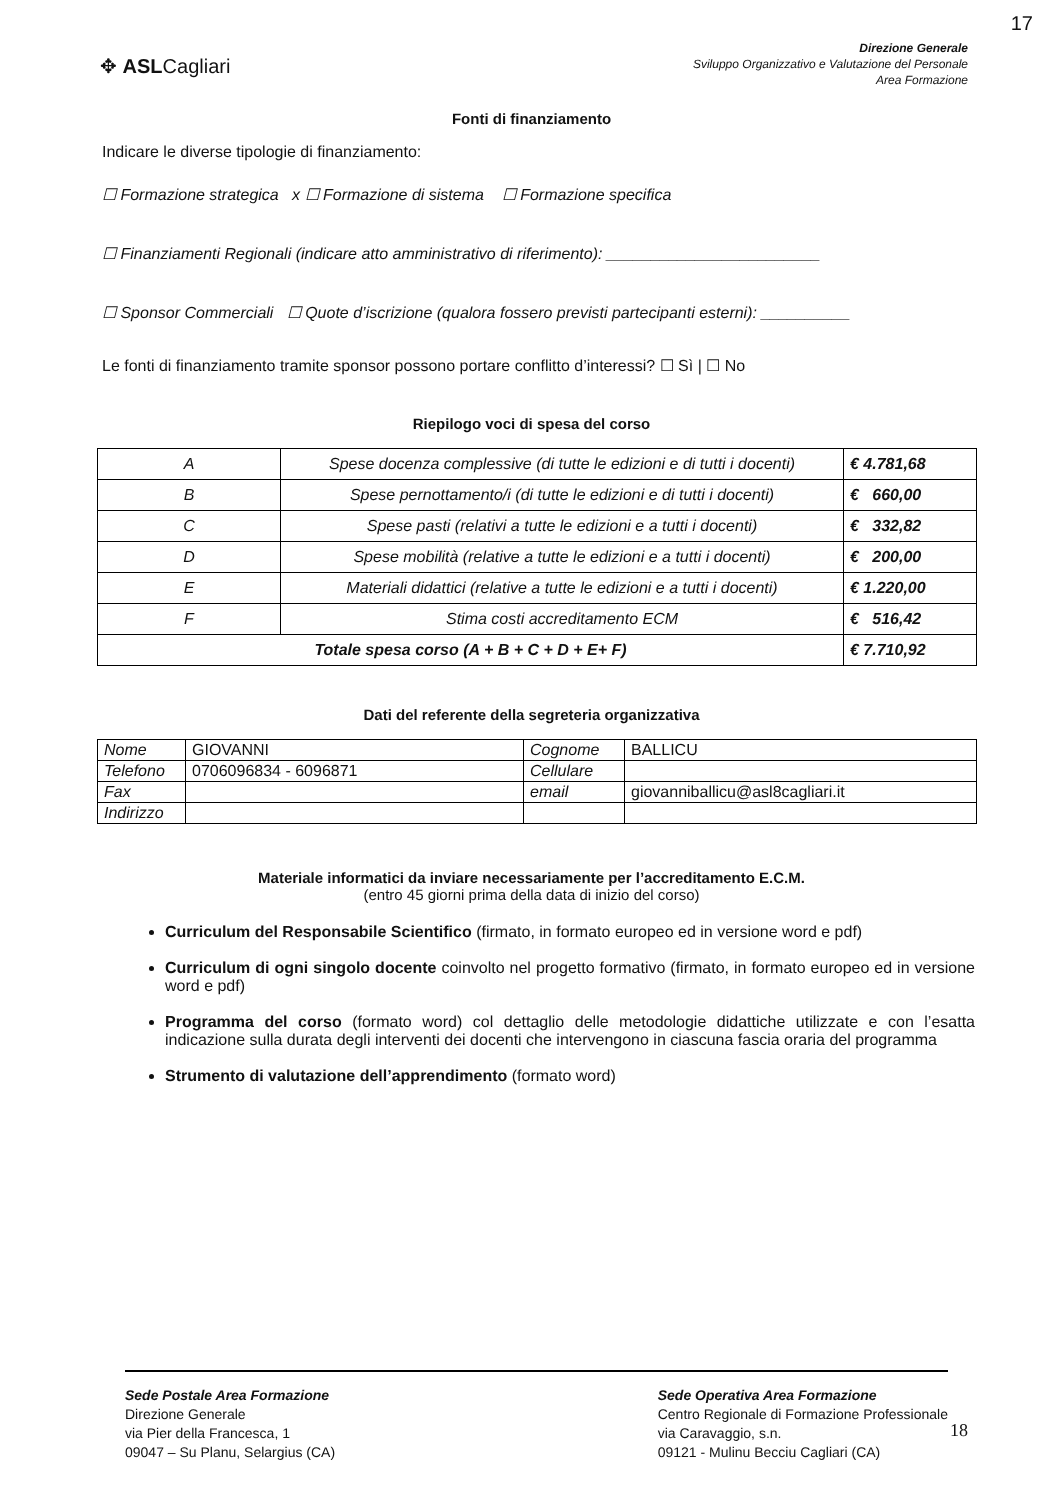17
✥ ASLCagliari
Direzione Generale
Sviluppo Organizzativo e Valutazione del Personale
Area Formazione
Fonti di finanziamento
Indicare le diverse tipologie di finanziamento:
☐ Formazione strategica x ☐ Formazione di sistema ☐ Formazione specifica
☐ Finanziamenti Regionali (indicare atto amministrativo di riferimento): ________________________
☐ Sponsor Commerciali ☐ Quote d’iscrizione (qualora fossero previsti partecipanti esterni): __________
Le fonti di finanziamento tramite sponsor possono portare conflitto d’interessi? ☐ Sì | ☐ No
Riepilogo voci di spesa del corso
| A | Spese docenza complessive (di tutte le edizioni e di tutti i docenti) | € 4.781,68 |
| B | Spese pernottamento/i (di tutte le edizioni e di tutti i docenti) | € 660,00 |
| C | Spese pasti (relativi a tutte le edizioni e a tutti i docenti) | € 332,82 |
| D | Spese mobilità (relative a tutte le edizioni e a tutti i docenti) | € 200,00 |
| E | Materiali didattici (relative a tutte le edizioni e a tutti i docenti) | € 1.220,00 |
| F | Stima costi accreditamento ECM | € 516,42 |
| Totale spesa corso (A + B + C + D + E+ F) | | € 7.710,92 |
Dati del referente della segreteria organizzativa
| Nome | GIOVANNI | Cognome | BALLICU |
| Telefono | 0706096834 - 6096871 | Cellulare | |
| Fax | | email | giovanniballicu@asl8cagliari.it |
| Indirizzo | | | |
Materiale informatici da inviare necessariamente per l’accreditamento E.C.M.
(entro 45 giorni prima della data di inizio del corso)
Curriculum del Responsabile Scientifico (firmato, in formato europeo ed in versione word e pdf)
Curriculum di ogni singolo docente coinvolto nel progetto formativo (firmato, in formato europeo ed in versione word e pdf)
Programma del corso (formato word) col dettaglio delle metodologie didattiche utilizzate e con l’esatta indicazione sulla durata degli interventi dei docenti che intervengono in ciascuna fascia oraria del programma
Strumento di valutazione dell’apprendimento (formato word)
Sede Postale Area Formazione
Direzione Generale
via Pier della Francesca, 1
09047 – Su Planu, Selargius (CA)
Sede Operativa Area Formazione
Centro Regionale di Formazione Professionale
via Caravaggio, s.n.
09121 - Mulinu Becciu Cagliari (CA)
18